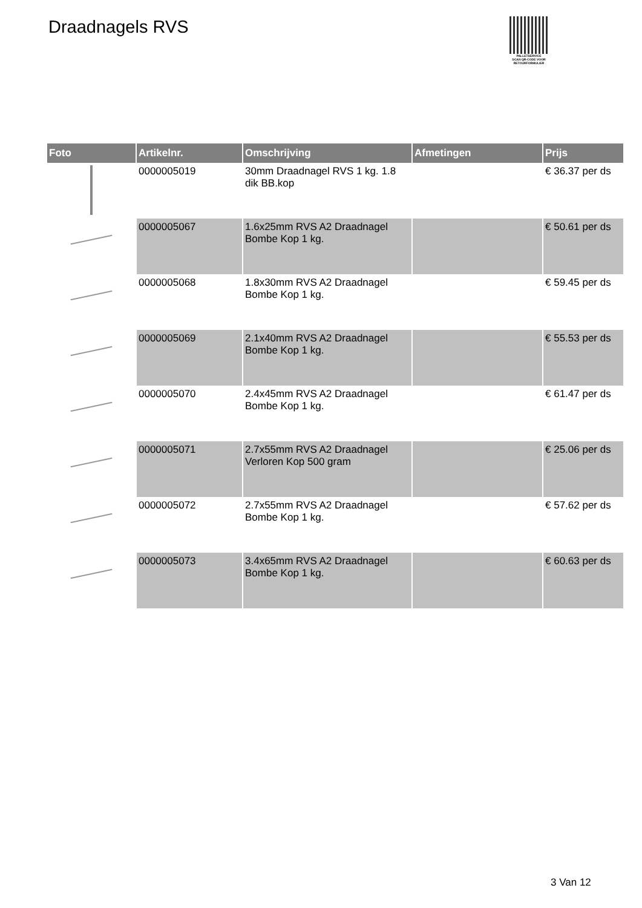Draadnagels RVS
PALLETSERVICE
SCAN QR-CODE VOOR RETOURFORMULIER
| Foto | Artikelnr. | Omschrijving | Afmetingen | Prijs |
| --- | --- | --- | --- | --- |
| | 0000005019 | 30mm Draadnagel RVS 1 kg. 1.8 dik BB.kop | | € 36.37 per ds |
| | 0000005067 | 1.6x25mm RVS A2 Draadnagel Bombe Kop 1 kg. | | € 50.61 per ds |
| | 0000005068 | 1.8x30mm RVS A2 Draadnagel Bombe Kop 1 kg. | | € 59.45 per ds |
| | 0000005069 | 2.1x40mm RVS A2 Draadnagel Bombe Kop 1 kg. | | € 55.53 per ds |
| | 0000005070 | 2.4x45mm RVS A2 Draadnagel Bombe Kop 1 kg. | | € 61.47 per ds |
| | 0000005071 | 2.7x55mm RVS A2 Draadnagel Verloren Kop 500 gram | | € 25.06 per ds |
| | 0000005072 | 2.7x55mm RVS A2 Draadnagel Bombe Kop 1 kg. | | € 57.62 per ds |
| | 0000005073 | 3.4x65mm RVS A2 Draadnagel Bombe Kop 1 kg. | | € 60.63 per ds |
3 Van 12